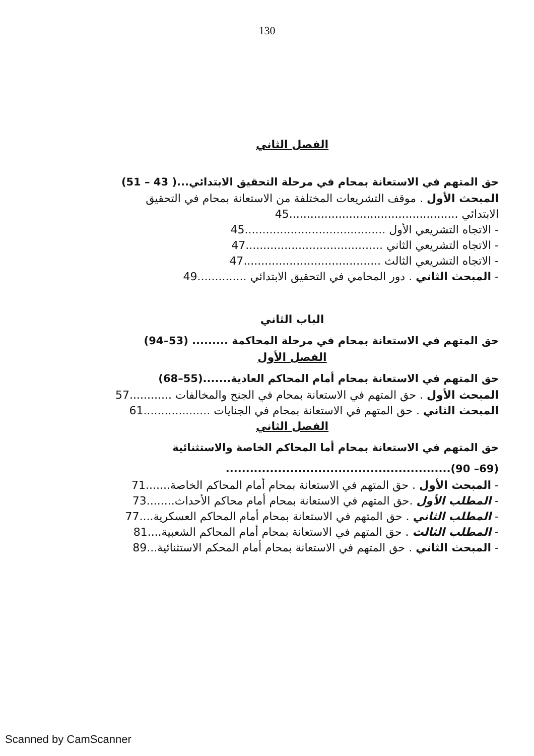130
الفصل الثاني
حق المتهم في الاستعانة بمحام في مرحلة التحقيق الابتدائي...( 43 – 51)
المبحث الأول . موقف التشريعات المختلفة من الاستعانة بمحام في التحقيق
الابتدائي ................................................45
- الاتجاه التشريعي الأول ........................................45
- الاتجاه التشريعي الثاني .......................................47
- الاتجاه التشريعي الثالث .......................................47
- المبحث الثاني . دور المحامي في التحقيق الابتدائي ..............49
الباب الثاني
حق المتهم في الاستعانة بمحام في مرحلة المحاكمة ......... (53–94)
الفصل الأول
حق المتهم في الاستعانة بمحام أمام المحاكم العادية.......(55–68)
المبحث الأول . حق المتهم في الاستعانة بمحام في الجنح والمخالفات ............57
المبحث الثاني . حق المتهم في الاستعانة بمحام في الجنايات ...................61
الفصل الثاني
حق المتهم في الاستعانة بمحام أما المحاكم الخاصة والاستثنائية
(69– 90)........................................................
- المبحث الأول . حق المتهم في الاستعانة بمحام أمام المحاكم الخاصة.......71
- المطلب الأول .حق المتهم في الاستعانة بمحام أمام محاكم الأحداث........73
- المطلب الثاني . حق المتهم في الاستعانة بمحام أمام المحاكم العسكرية....77
- المطلب الثالث . حق المتهم في الاستعانة بمحام أمام المحاكم الشعبية....81
- المبحث الثاني . حق المتهم في الاستعانة بمحام أمام المحكم الاستثنائية...89
Scanned by CamScanner